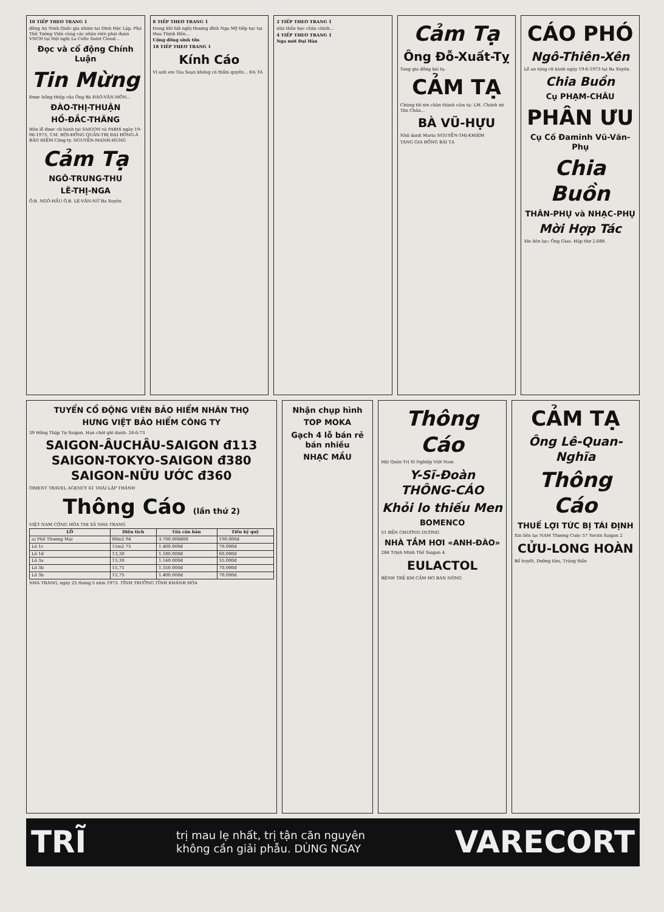10 TIẾP THEO TRANG 1
đồng An Ninh Quốc gia nhóm tại Dinh Độc Lập. Phó Thủ Tướng Viện cùng các nhân viên phái đoàn VNCH tại Hội nghị La Celle Saint Cloud...
Đọc và cổ động Chính Luận
Tin Mừng
Được hồng thiệp của Ông Bà ĐÀO-VĂN-MÔN...
ĐÀO-THỊ-THUẬN
HỒ-ĐẮC-THĂNG
Hôn lễ được cử hành tại SAIGON và PARIS ngày 19-06-1973. T.M. HỘI-ĐỒNG QUẢN-TRỊ ĐẠI ĐÔNG-Á BẢO HIỂM Công-ty. NGUYỄN-MẠNH-HÙNG
Cảm Tạ
NGÔ-TRUNG-THU
LÊ-THỊ-NGA
Ô.B. NGÔ-HẦU Ô.B. LÊ-VĂN-NỮ Ba Xuyên
8 TIẾP THEO TRANG 1
trong khi hội nghị thượng đỉnh Nga Mỹ tiếp tục tại Hoa Thịnh Đốn...
Cộng đồng sinh tồn
18 TIẾP THEO TRANG 1
Kính Cáo
Vì anh em Tòa Soạn không có thẩm quyền... ĐA TA
2 TIẾP THEO TRANG 1
nhà thần học chân chính...
4 TIẾP THEO TRANG 1
Nga mời Đại Hàn
Cảm Tạ
Ông Đỗ-Xuất-Tỵ
Tang gia đồng bái tạ.
CẢM TẠ
Chúng tôi xin chân thành cảm tạ: LM. Chánh xứ Tân Châu...
BÀ VŨ-HỰU
Nhủ danh Maria NGUYỄN-THỊ-KHIÊM
TANG GIA ĐỒNG BÁI TẠ
CÁO PHÓ
Ngô-Thiên-Xên
Lễ an táng cử hành ngày 19-6-1973 tại Ba Xuyên.
Chia Buồn
Cụ PHẠM-CHÂU
PHÂN ƯU
Cụ Cố Đaminh Vũ-Văn-Phụ
Chia Buồn
THÂN-PHỤ và NHẠC-PHỤ
Mời Hợp Tác
Xin liên lạc: Ông Giao. Hộp thư 2.688.
TUYỂN CỔ ĐỘNG VIÊN BẢO HIỂM NHÂN THỌ
HƯNG VIỆT BẢO HIỂM CÔNG TY
39 Hồng Thập Tự Saigon. Hạn chót ghi danh: 26-6-73
SAIGON-ÂUCHÂU-SAIGON đ113
SAIGON-TOKYO-SAIGON đ380
SAIGON-NỮU ƯỚC đ360
ORIENT TRAVEL AGENCY 61 THÁI LẬP THÀNH
Thông Cáo (lần thứ 2)
VIỆT NAM CỘNG HÒA THỊ XÃ NHA TRANG
| LÔ | Diện tích | Giá căn bản | Tiền ký quỹ |
| --- | --- | --- | --- |
| a) Phố Thương Mại | 60m2 94 | 3.700.000đ00 | 190.000đ |
| Lô 1c | 15m2 75 | 1.400.000đ | 70.000đ |
| Lô 1d | 13,30 | 1.180.000đ | 60.000đ |
| Lô 3a | 13,30 | 1.140.000đ | 55.000đ |
| Lô 3b | 15,75 | 1.350.000đ | 70.000đ |
| Lô 3b | 15,75 | 1.400.000đ | 70.000đ |
NHA TRANG, ngày 25 tháng 5 năm 1973. TỈNH TRƯỞNG TỈNH KHÁNH HÒA
Nhận chụp hình
TOP MOKA
Gạch 4 lỗ bán rẻ bán nhiều
NHẠC MẦU
Thông Cáo
Hội Quản Trị Xí Nghiệp Việt Nam
Y-Sĩ-Đoàn THÔNG-CÁO
Khỏi lo thiếu Men
BOMENCO
51 BẾN CHƯƠNG DƯƠNG
NHÀ TẮM HƠI «ANH-ĐÀO»
284 Trịnh Minh Thế Saigon 4.
EULACTOL
BỆNH TRẺ EM CẢM HO BAN NÓNG
CẢM TẠ
Ông Lê-Quan-Nghĩa
Thông Cáo
THUẾ LỢI TỨC BỊ TÁI ĐỊNH
Xin liên lạc NAM Thương Cuộc 57 Yersin Saigon 2
CỬU-LONG HOÀN
Bổ huyết, Dưỡng tâm, Tráng thần
TRĨ trị mau lẹ nhất, trị tận căn nguyên
không cần giải phẫu. DÙNG NGAY VARECORT